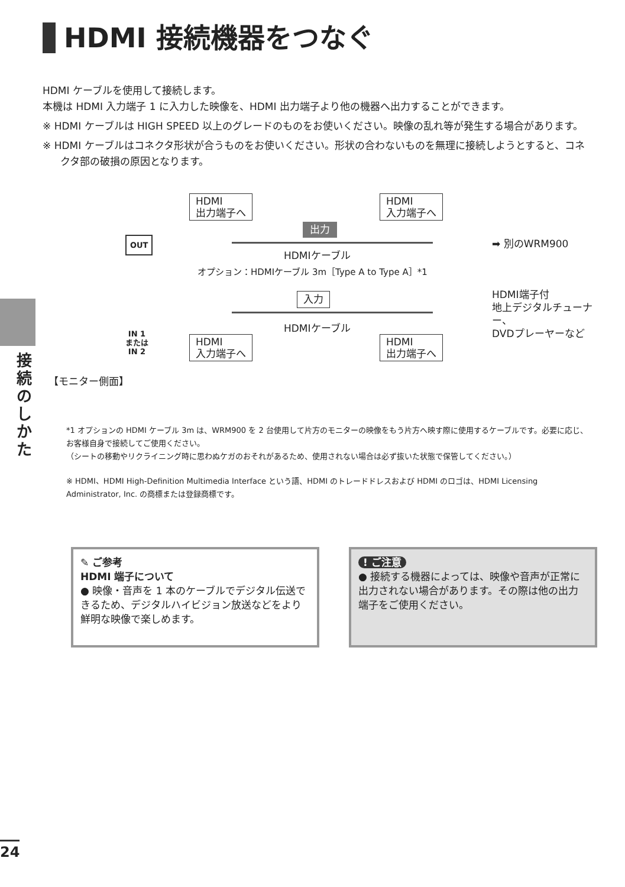HDMI 接続機器をつなぐ
HDMI ケーブルを使用して接続します。
本機は HDMI 入力端子 1 に入力した映像を、HDMI 出力端子より他の機器へ出力することができます。
※ HDMI ケーブルは HIGH SPEED 以上のグレードのものをお使いください。映像の乱れ等が発生する場合があります。
※ HDMI ケーブルはコネクタ形状が合うものをお使いください。形状の合わないものを無理に接続しようとすると、コネクタ部の破損の原因となります。
HDMI
出力端子へ
HDMI
入力端子へ
出力
OUT ➡ 別のWRM900
HDMIケーブル
オプション：HDMIケーブル 3m［Type A to Type A］*1
入力
HDMI端子付
地上デジタルチューナー、
DVDプレーヤーなど
HDMIケーブル
IN 1
または
IN 2
HDMI
入力端子へ
HDMI
出力端子へ
【モニター側面】
*1 オプションの HDMI ケーブル 3m は、WRM900 を 2 台使用して片方のモニターの映像をもう片方へ映す際に使用するケーブルです。必要に応じ、お客様自身で接続してご使用ください。
（シートの移動やリクライニング時に思わぬケガのおそれがあるため、使用されない場合は必ず抜いた状態で保管してください。）
※ HDMI、HDMI High-Definition Multimedia Interface という語、HDMI のトレードドレスおよび HDMI のロゴは、HDMI Licensing Administrator, Inc. の商標または登録商標です。
接続のしかた
✎ ご参考
HDMI 端子について
● 映像・音声を 1 本のケーブルでデジタル伝送できるため、デジタルハイビジョン放送などをより鮮明な映像で楽しめます。
! ご注意
● 接続する機器によっては、映像や音声が正常に出力されない場合があります。その際は他の出力端子をご使用ください。
24